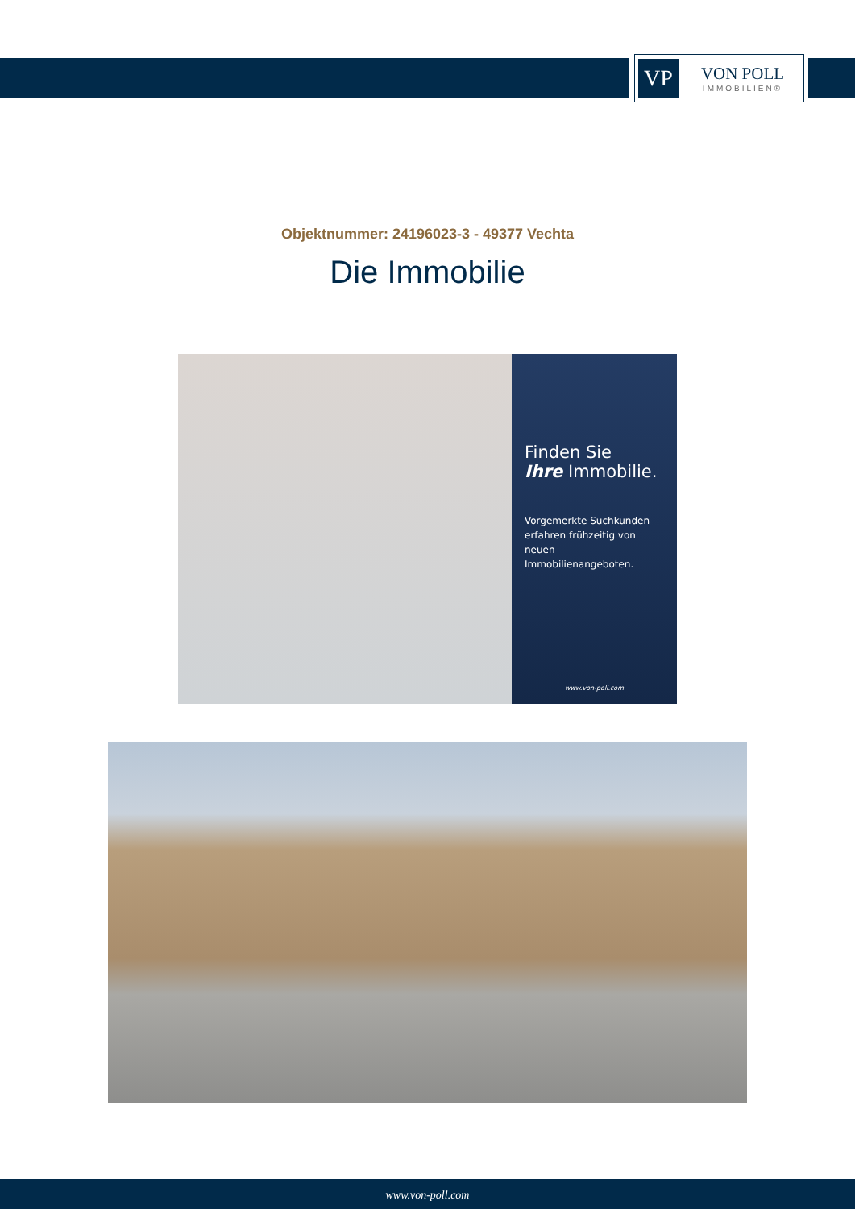VP
VON POLL
IMMOBILIEN®
Objektnummer: 24196023-3 - 49377 Vechta
Die Immobilie
Finden Sie
Ihre Immobilie.
Vorgemerkte Suchkunden erfahren frühzeitig von neuen Immobilienangeboten.
www.von-poll.com
www.von-poll.com